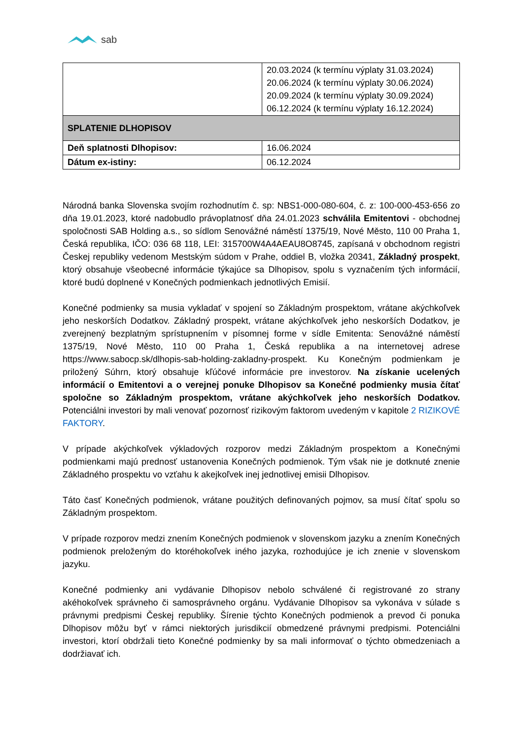sab
| | 20.03.2024 (k termínu výplaty 31.03.2024) 20.06.2024 (k termínu výplaty 30.06.2024) 20.09.2024 (k termínu výplaty 30.09.2024) 06.12.2024 (k termínu výplaty 16.12.2024) |
| SPLATENIE DLHOPISOV | |
| Deň splatnosti Dlhopisov: | 16.06.2024 |
| Dátum ex-istiny: | 06.12.2024 |
Národná banka Slovenska svojím rozhodnutím č. sp: NBS1-000-080-604, č. z: 100-000-453-656 zo dňa 19.01.2023, ktoré nadobudlo právoplatnosť dňa 24.01.2023 schválila Emitentovi - obchodnej spoločnosti SAB Holding a.s., so sídlom Senovážné náměstí 1375/19, Nové Město, 110 00 Praha 1, Česká republika, IČO: 036 68 118, LEI: 315700W4A4AEAU8O8745, zapísaná v obchodnom registri Českej republiky vedenom Mestským súdom v Prahe, oddiel B, vložka 20341, Základný prospekt, ktorý obsahuje všeobecné informácie týkajúce sa Dlhopisov, spolu s vyznačením tých informácií, ktoré budú doplnené v Konečných podmienkach jednotlivých Emisií.
Konečné podmienky sa musia vykladať v spojení so Základným prospektom, vrátane akýchkoľvek jeho neskorších Dodatkov. Základný prospekt, vrátane akýchkoľvek jeho neskorších Dodatkov, je zverejnený bezplatným sprístupnením v písomnej forme v sídle Emitenta: Senovážné náměstí 1375/19, Nové Město, 110 00 Praha 1, Česká republika a na internetovej adrese https://www.sabocp.sk/dlhopis-sab-holding-zakladny-prospekt. Ku Konečným podmienkam je priložený Súhrn, ktorý obsahuje kľúčové informácie pre investorov. Na získanie ucelených informácií o Emitentovi a o verejnej ponuke Dlhopisov sa Konečné podmienky musia čítať spoločne so Základným prospektom, vrátane akýchkoľvek jeho neskorších Dodatkov. Potenciálni investori by mali venovať pozornosť rizikovým faktorom uvedeným v kapitole 2 RIZIKOVÉ FAKTORY.
V prípade akýchkoľvek výkladových rozporov medzi Základným prospektom a Konečnými podmienkami majú prednosť ustanovenia Konečných podmienok. Tým však nie je dotknuté znenie Základného prospektu vo vzťahu k akejkoľvek inej jednotlivej emisii Dlhopisov.
Táto časť Konečných podmienok, vrátane použitých definovaných pojmov, sa musí čítať spolu so Základným prospektom.
V prípade rozporov medzi znením Konečných podmienok v slovenskom jazyku a znením Konečných podmienok preloženým do ktoréhokoľvek iného jazyka, rozhodujúce je ich znenie v slovenskom jazyku.
Konečné podmienky ani vydávanie Dlhopisov nebolo schválené či registrované zo strany akéhokoľvek správneho či samosprávneho orgánu. Vydávanie Dlhopisov sa vykonáva v súlade s právnymi predpismi Českej republiky. Šírenie týchto Konečných podmienok a prevod či ponuka Dlhopisov môžu byť v rámci niektorých jurisdikcií obmedzené právnymi predpismi. Potenciálni investori, ktorí obdržali tieto Konečné podmienky by sa mali informovať o týchto obmedzeniach a dodržiavať ich.